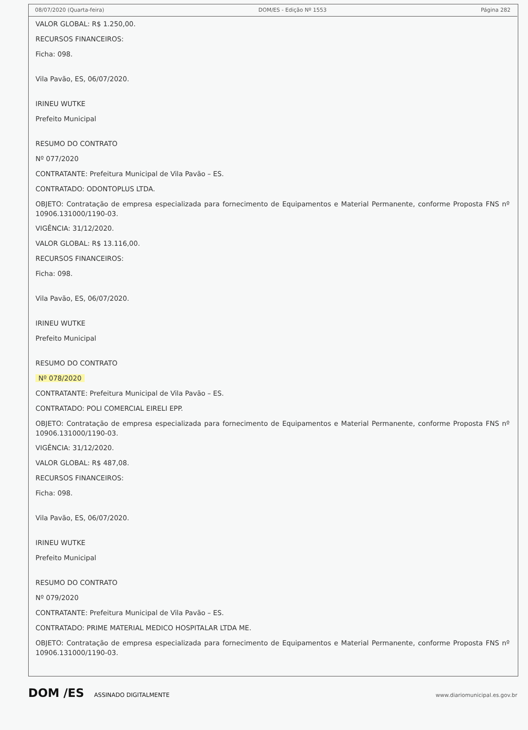08/07/2020 (Quarta-feira) DOM/ES - Edição Nº 1553 Página 282
VALOR GLOBAL: R$ 1.250,00.
RECURSOS FINANCEIROS:
Ficha: 098.
Vila Pavão, ES, 06/07/2020.
IRINEU WUTKE
Prefeito Municipal
RESUMO DO CONTRATO
Nº 077/2020
CONTRATANTE: Prefeitura Municipal de Vila Pavão – ES.
CONTRATADO: ODONTOPLUS LTDA.
OBJETO: Contratação de empresa especializada para fornecimento de Equipamentos e Material Permanente, conforme Proposta FNS nº 10906.131000/1190-03.
VIGÊNCIA: 31/12/2020.
VALOR GLOBAL: R$ 13.116,00.
RECURSOS FINANCEIROS:
Ficha: 098.
Vila Pavão, ES, 06/07/2020.
IRINEU WUTKE
Prefeito Municipal
RESUMO DO CONTRATO
Nº 078/2020
CONTRATANTE: Prefeitura Municipal de Vila Pavão – ES.
CONTRATADO: POLI COMERCIAL EIRELI EPP.
OBJETO: Contratação de empresa especializada para fornecimento de Equipamentos e Material Permanente, conforme Proposta FNS nº 10906.131000/1190-03.
VIGÊNCIA: 31/12/2020.
VALOR GLOBAL: R$ 487,08.
RECURSOS FINANCEIROS:
Ficha: 098.
Vila Pavão, ES, 06/07/2020.
IRINEU WUTKE
Prefeito Municipal
RESUMO DO CONTRATO
Nº 079/2020
CONTRATANTE: Prefeitura Municipal de Vila Pavão – ES.
CONTRATADO: PRIME MATERIAL MEDICO HOSPITALAR LTDA ME.
OBJETO: Contratação de empresa especializada para fornecimento de Equipamentos e Material Permanente, conforme Proposta FNS nº 10906.131000/1190-03.
DOM /ES ASSINADO DIGITALMENTE www.diariomunicipal.es.gov.br